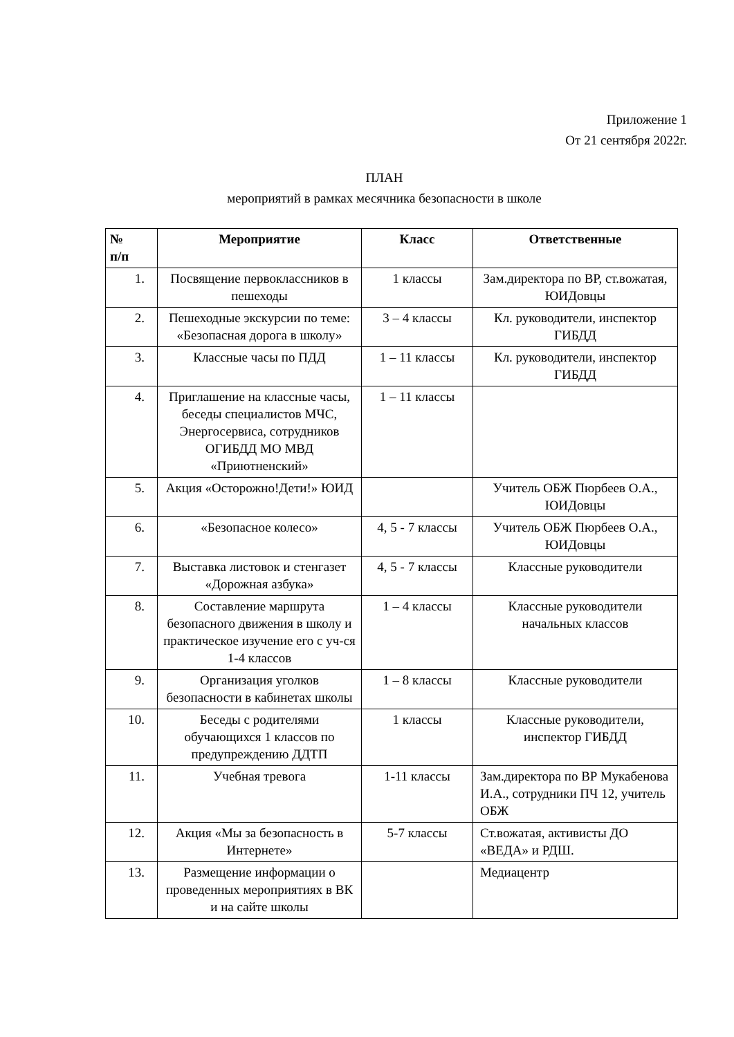Приложение 1
От 21 сентября 2022г.
ПЛАН
мероприятий в рамках месячника безопасности в школе
| № п/п | Мероприятие | Класс | Ответственные |
| --- | --- | --- | --- |
| 1. | Посвящение первоклассников в пешеходы | 1 классы | Зам.директора по ВР, ст.вожатая, ЮИДовцы |
| 2. | Пешеходные экскурсии по теме: «Безопасная дорога в школу» | 3 – 4 классы | Кл. руководители, инспектор ГИБДД |
| 3. | Классные часы по ПДД | 1 – 11 классы | Кл. руководители, инспектор ГИБДД |
| 4. | Приглашение на классные часы, беседы специалистов МЧС, Энергосервиса, сотрудников ОГИБДД МО МВД «Приютненский» | 1 – 11 классы | |
| 5. | Акция «Осторожно!Дети!» ЮИД | | Учитель ОБЖ Пюрбеев О.А., ЮИДовцы |
| 6. | «Безопасное колесо» | 4, 5 - 7 классы | Учитель ОБЖ Пюрбеев О.А., ЮИДовцы |
| 7. | Выставка листовок и стенгазет «Дорожная азбука» | 4, 5 - 7 классы | Классные руководители |
| 8. | Составление маршрута безопасного движения в школу и практическое изучение его с уч-ся 1-4 классов | 1 – 4 классы | Классные руководители начальных классов |
| 9. | Организация уголков безопасности в кабинетах школы | 1 – 8 классы | Классные руководители |
| 10. | Беседы с родителями обучающихся 1 классов по предупреждению ДДТП | 1 классы | Классные руководители, инспектор ГИБДД |
| 11. | Учебная тревога | 1-11 классы | Зам.директора по ВР Мукабенова И.А., сотрудники ПЧ 12, учитель ОБЖ |
| 12. | Акция «Мы за безопасность в Интернете» | 5-7 классы | Ст.вожатая, активисты ДО «ВЕДА» и РДШ. |
| 13. | Размещение информации о проведенных мероприятиях в ВК и на сайте школы | | Медиацентр |